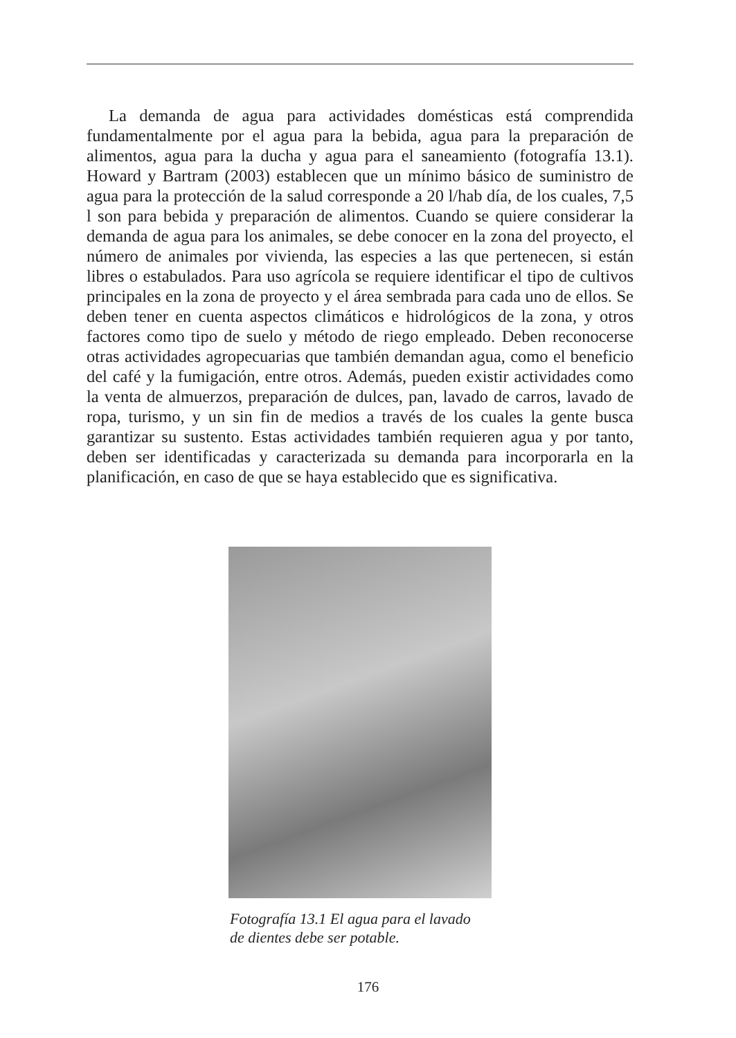La demanda de agua para actividades domésticas está comprendida fundamentalmente por el agua para la bebida, agua para la preparación de alimentos, agua para la ducha y agua para el saneamiento (fotografía 13.1). Howard y Bartram (2003) establecen que un mínimo básico de suministro de agua para la protección de la salud corresponde a 20 l/hab día, de los cuales, 7,5 l son para bebida y preparación de alimentos. Cuando se quiere considerar la demanda de agua para los animales, se debe conocer en la zona del proyecto, el número de animales por vivienda, las especies a las que pertenecen, si están libres o estabulados. Para uso agrícola se requiere identificar el tipo de cultivos principales en la zona de proyecto y el área sembrada para cada uno de ellos. Se deben tener en cuenta aspectos climáticos e hidrológicos de la zona, y otros factores como tipo de suelo y método de riego empleado. Deben reconocerse otras actividades agropecuarias que también demandan agua, como el beneficio del café y la fumigación, entre otros. Además, pueden existir actividades como la venta de almuerzos, preparación de dulces, pan, lavado de carros, lavado de ropa, turismo, y un sin fin de medios a través de los cuales la gente busca garantizar su sustento. Estas actividades también requieren agua y por tanto, deben ser identificadas y caracterizada su demanda para incorporarla en la planificación, en caso de que se haya establecido que es significativa.
Fotografía 13.1 El agua para el lavado
de dientes debe ser potable.
176